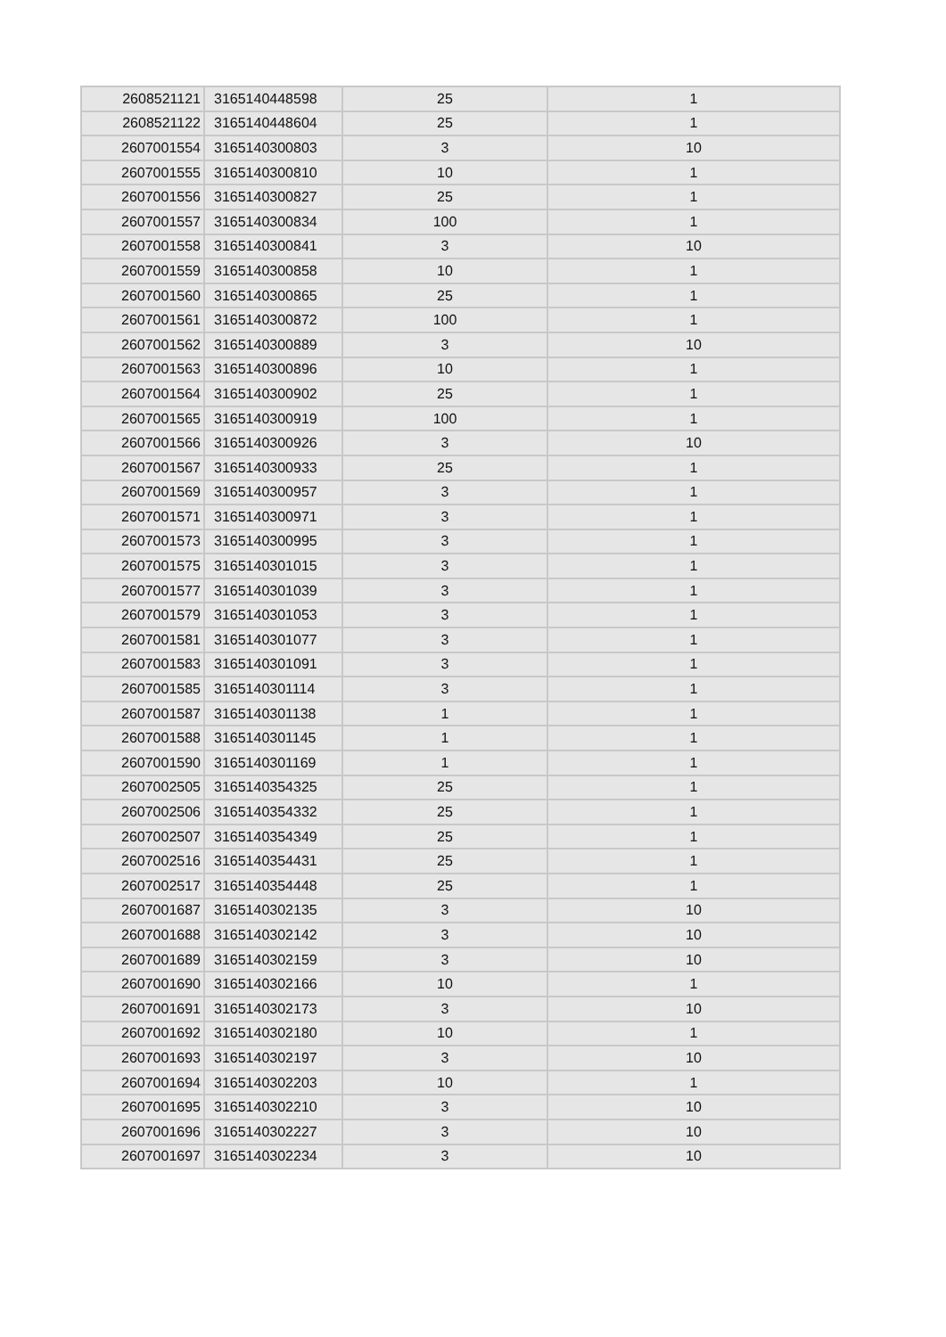| 2608521121 | 3165140448598 | 25 | 1 |
| 2608521122 | 3165140448604 | 25 | 1 |
| 2607001554 | 3165140300803 | 3 | 10 |
| 2607001555 | 3165140300810 | 10 | 1 |
| 2607001556 | 3165140300827 | 25 | 1 |
| 2607001557 | 3165140300834 | 100 | 1 |
| 2607001558 | 3165140300841 | 3 | 10 |
| 2607001559 | 3165140300858 | 10 | 1 |
| 2607001560 | 3165140300865 | 25 | 1 |
| 2607001561 | 3165140300872 | 100 | 1 |
| 2607001562 | 3165140300889 | 3 | 10 |
| 2607001563 | 3165140300896 | 10 | 1 |
| 2607001564 | 3165140300902 | 25 | 1 |
| 2607001565 | 3165140300919 | 100 | 1 |
| 2607001566 | 3165140300926 | 3 | 10 |
| 2607001567 | 3165140300933 | 25 | 1 |
| 2607001569 | 3165140300957 | 3 | 1 |
| 2607001571 | 3165140300971 | 3 | 1 |
| 2607001573 | 3165140300995 | 3 | 1 |
| 2607001575 | 3165140301015 | 3 | 1 |
| 2607001577 | 3165140301039 | 3 | 1 |
| 2607001579 | 3165140301053 | 3 | 1 |
| 2607001581 | 3165140301077 | 3 | 1 |
| 2607001583 | 3165140301091 | 3 | 1 |
| 2607001585 | 3165140301114 | 3 | 1 |
| 2607001587 | 3165140301138 | 1 | 1 |
| 2607001588 | 3165140301145 | 1 | 1 |
| 2607001590 | 3165140301169 | 1 | 1 |
| 2607002505 | 3165140354325 | 25 | 1 |
| 2607002506 | 3165140354332 | 25 | 1 |
| 2607002507 | 3165140354349 | 25 | 1 |
| 2607002516 | 3165140354431 | 25 | 1 |
| 2607002517 | 3165140354448 | 25 | 1 |
| 2607001687 | 3165140302135 | 3 | 10 |
| 2607001688 | 3165140302142 | 3 | 10 |
| 2607001689 | 3165140302159 | 3 | 10 |
| 2607001690 | 3165140302166 | 10 | 1 |
| 2607001691 | 3165140302173 | 3 | 10 |
| 2607001692 | 3165140302180 | 10 | 1 |
| 2607001693 | 3165140302197 | 3 | 10 |
| 2607001694 | 3165140302203 | 10 | 1 |
| 2607001695 | 3165140302210 | 3 | 10 |
| 2607001696 | 3165140302227 | 3 | 10 |
| 2607001697 | 3165140302234 | 3 | 10 |